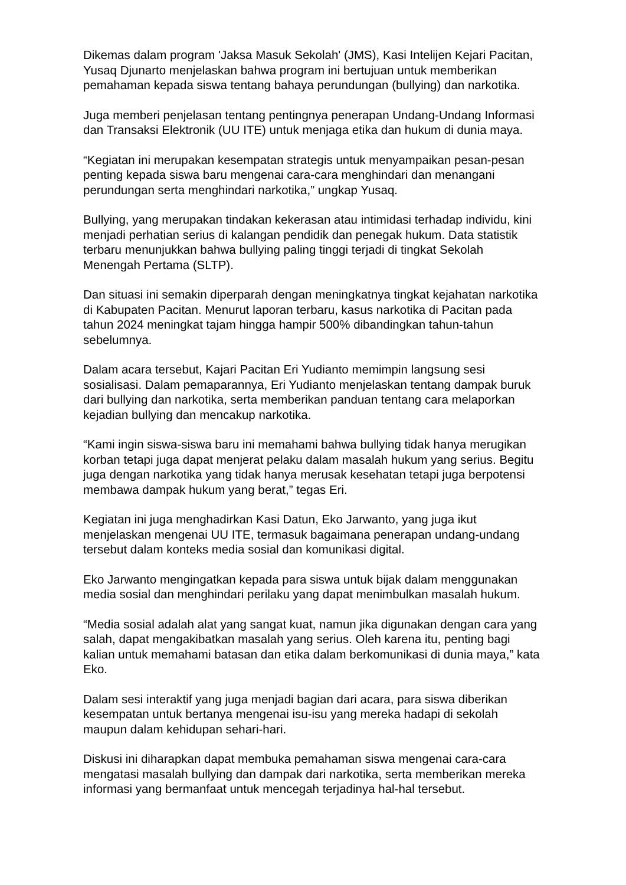Dikemas dalam program 'Jaksa Masuk Sekolah' (JMS), Kasi Intelijen Kejari Pacitan, Yusaq Djunarto menjelaskan bahwa program ini bertujuan untuk memberikan pemahaman kepada siswa tentang bahaya perundungan (bullying) dan narkotika.
Juga memberi penjelasan tentang pentingnya penerapan Undang-Undang Informasi dan Transaksi Elektronik (UU ITE) untuk menjaga etika dan hukum di dunia maya.
“Kegiatan ini merupakan kesempatan strategis untuk menyampaikan pesan-pesan penting kepada siswa baru mengenai cara-cara menghindari dan menangani perundungan serta menghindari narkotika,” ungkap Yusaq.
Bullying, yang merupakan tindakan kekerasan atau intimidasi terhadap individu, kini menjadi perhatian serius di kalangan pendidik dan penegak hukum. Data statistik terbaru menunjukkan bahwa bullying paling tinggi terjadi di tingkat Sekolah Menengah Pertama (SLTP).
Dan situasi ini semakin diperparah dengan meningkatnya tingkat kejahatan narkotika di Kabupaten Pacitan. Menurut laporan terbaru, kasus narkotika di Pacitan pada tahun 2024 meningkat tajam hingga hampir 500% dibandingkan tahun-tahun sebelumnya.
Dalam acara tersebut, Kajari Pacitan Eri Yudianto memimpin langsung sesi sosialisasi. Dalam pemaparannya, Eri Yudianto menjelaskan tentang dampak buruk dari bullying dan narkotika, serta memberikan panduan tentang cara melaporkan kejadian bullying dan mencakup narkotika.
“Kami ingin siswa-siswa baru ini memahami bahwa bullying tidak hanya merugikan korban tetapi juga dapat menjerat pelaku dalam masalah hukum yang serius. Begitu juga dengan narkotika yang tidak hanya merusak kesehatan tetapi juga berpotensi membawa dampak hukum yang berat,” tegas Eri.
Kegiatan ini juga menghadirkan Kasi Datun, Eko Jarwanto, yang juga ikut menjelaskan mengenai UU ITE, termasuk bagaimana penerapan undang-undang tersebut dalam konteks media sosial dan komunikasi digital.
Eko Jarwanto mengingatkan kepada para siswa untuk bijak dalam menggunakan media sosial dan menghindari perilaku yang dapat menimbulkan masalah hukum.
“Media sosial adalah alat yang sangat kuat, namun jika digunakan dengan cara yang salah, dapat mengakibatkan masalah yang serius. Oleh karena itu, penting bagi kalian untuk memahami batasan dan etika dalam berkomunikasi di dunia maya,” kata Eko.
Dalam sesi interaktif yang juga menjadi bagian dari acara, para siswa diberikan kesempatan untuk bertanya mengenai isu-isu yang mereka hadapi di sekolah maupun dalam kehidupan sehari-hari.
Diskusi ini diharapkan dapat membuka pemahaman siswa mengenai cara-cara mengatasi masalah bullying dan dampak dari narkotika, serta memberikan mereka informasi yang bermanfaat untuk mencegah terjadinya hal-hal tersebut.